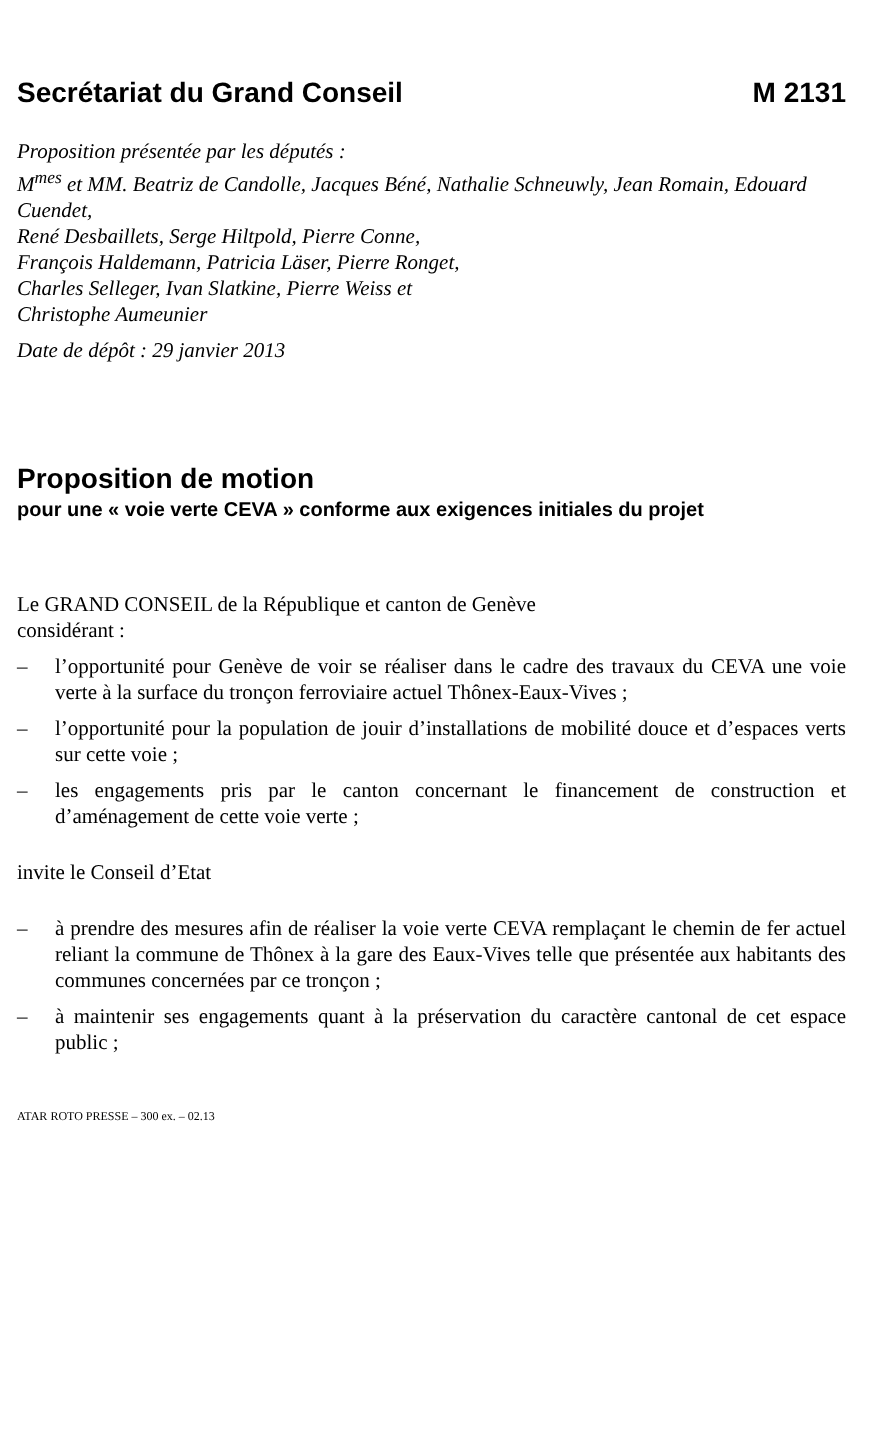Secrétariat du Grand Conseil M 2131
Proposition présentée par les députés :
M<sup>mes</sup> et MM. Beatriz de Candolle, Jacques Béné, Nathalie Schneuwly, Jean Romain, Edouard Cuendet,
René Desbaillets, Serge Hiltpold, Pierre Conne,
François Haldemann, Patricia Läser, Pierre Ronget,
Charles Selleger, Ivan Slatkine, Pierre Weiss et
Christophe Aumeunier
Date de dépôt : 29 janvier 2013
Proposition de motion
pour une « voie verte CEVA » conforme aux exigences initiales du projet
Le GRAND CONSEIL de la République et canton de Genève
considérant :
– l’opportunité pour Genève de voir se réaliser dans le cadre des travaux du CEVA une voie verte à la surface du tronçon ferroviaire actuel Thônex-Eaux-Vives ;
– l’opportunité pour la population de jouir d’installations de mobilité douce et d’espaces verts sur cette voie ;
– les engagements pris par le canton concernant le financement de construction et d’aménagement de cette voie verte ;
invite le Conseil d’Etat
– à prendre des mesures afin de réaliser la voie verte CEVA remplaçant le chemin de fer actuel reliant la commune de Thônex à la gare des Eaux-Vives telle que présentée aux habitants des communes concernées par ce tronçon ;
– à maintenir ses engagements quant à la préservation du caractère cantonal de cet espace public ;
ATAR ROTO PRESSE – 300 ex. – 02.13